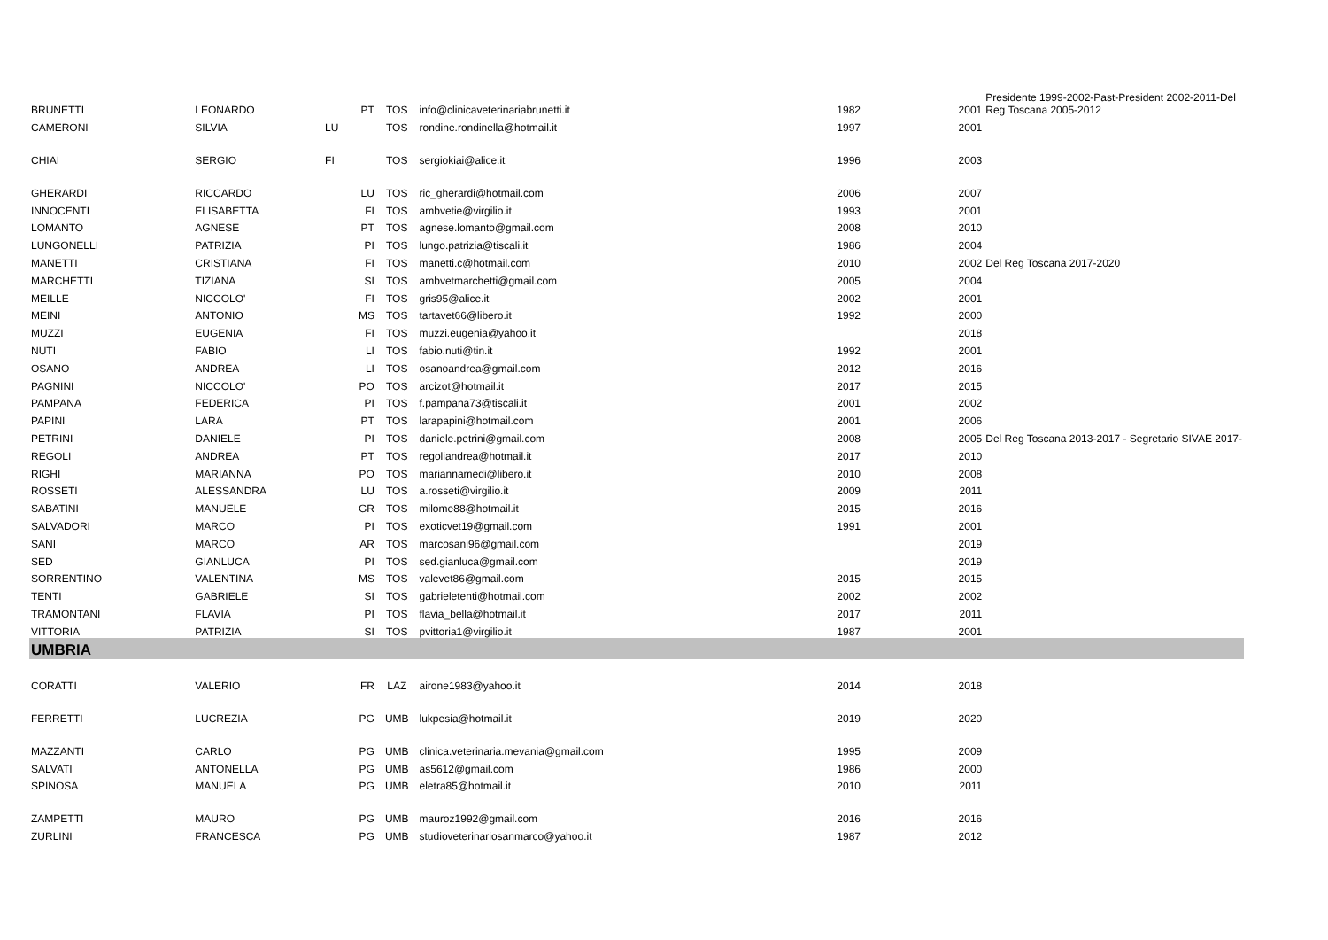| BRUNETTI | LEONARDO | PT | TOS | info@clinicaveterinariabrunetti.it | 1982 | 2001 | Presidente 1999-2002-Past-President 2002-2011-Del Reg Toscana 2005-2012 |
| CAMERONI | SILVIA | LU | TOS | rondine.rondinella@hotmail.it | 1997 | 2001 | |
| CHIAI | SERGIO | FI | TOS | sergiokiai@alice.it | 1996 | 2003 | |
| GHERARDI | RICCARDO | LU | TOS | ric_gherardi@hotmail.com | 2006 | 2007 | |
| INNOCENTI | ELISABETTA | FI | TOS | ambvetie@virgilio.it | 1993 | 2001 | |
| LOMANTO | AGNESE | PT | TOS | agnese.lomanto@gmail.com | 2008 | 2010 | |
| LUNGONELLI | PATRIZIA | PI | TOS | lungo.patrizia@tiscali.it | 1986 | 2004 | |
| MANETTI | CRISTIANA | FI | TOS | manetti.c@hotmail.com | 2010 | 2002 | Del Reg Toscana 2017-2020 |
| MARCHETTI | TIZIANA | SI | TOS | ambvetmarchetti@gmail.com | 2005 | 2004 | |
| MEILLE | NICCOLO' | FI | TOS | gris95@alice.it | 2002 | 2001 | |
| MEINI | ANTONIO | MS | TOS | tartavet66@libero.it | 1992 | 2000 | |
| MUZZI | EUGENIA | FI | TOS | muzzi.eugenia@yahoo.it | | 2018 | |
| NUTI | FABIO | LI | TOS | fabio.nuti@tin.it | 1992 | 2001 | |
| OSANO | ANDREA | LI | TOS | osanoandrea@gmail.com | 2012 | 2016 | |
| PAGNINI | NICCOLO' | PO | TOS | arcizot@hotmail.it | 2017 | 2015 | |
| PAMPANA | FEDERICA | PI | TOS | f.pampana73@tiscali.it | 2001 | 2002 | |
| PAPINI | LARA | PT | TOS | larapapini@hotmail.com | 2001 | 2006 | |
| PETRINI | DANIELE | PI | TOS | daniele.petrini@gmail.com | 2008 | 2005 | Del Reg Toscana 2013-2017 - Segretario SIVAE 2017- |
| REGOLI | ANDREA | PT | TOS | regoliandrea@hotmail.it | 2017 | 2010 | |
| RIGHI | MARIANNA | PO | TOS | mariannamedi@libero.it | 2010 | 2008 | |
| ROSSETI | ALESSANDRA | LU | TOS | a.rosseti@virgilio.it | 2009 | 2011 | |
| SABATINI | MANUELE | GR | TOS | milome88@hotmail.it | 2015 | 2016 | |
| SALVADORI | MARCO | PI | TOS | exoticvet19@gmail.com | 1991 | 2001 | |
| SANI | MARCO | AR | TOS | marcosani96@gmail.com | | 2019 | |
| SED | GIANLUCA | PI | TOS | sed.gianluca@gmail.com | | 2019 | |
| SORRENTINO | VALENTINA | MS | TOS | valevet86@gmail.com | 2015 | 2015 | |
| TENTI | GABRIELE | SI | TOS | gabrieletenti@hotmail.com | 2002 | 2002 | |
| TRAMONTANI | FLAVIA | PI | TOS | flavia_bella@hotmail.it | 2017 | 2011 | |
| VITTORIA | PATRIZIA | SI | TOS | pvittoria1@virgilio.it | 1987 | 2001 | |
| UMBRIA | | | | | | | |
| CORATTI | VALERIO | FR | LAZ | airone1983@yahoo.it | 2014 | 2018 | |
| FERRETTI | LUCREZIA | PG | UMB | lukpesia@hotmail.it | 2019 | 2020 | |
| MAZZANTI | CARLO | PG | UMB | clinica.veterinaria.mevania@gmail.com | 1995 | 2009 | |
| SALVATI | ANTONELLA | PG | UMB | as5612@gmail.com | 1986 | 2000 | |
| SPINOSA | MANUELA | PG | UMB | eletra85@hotmail.it | 2010 | 2011 | |
| ZAMPETTI | MAURO | PG | UMB | mauroz1992@gmail.com | 2016 | 2016 | |
| ZURLINI | FRANCESCA | PG | UMB | studioveterinariosanmarco@yahoo.it | 1987 | 2012 | |